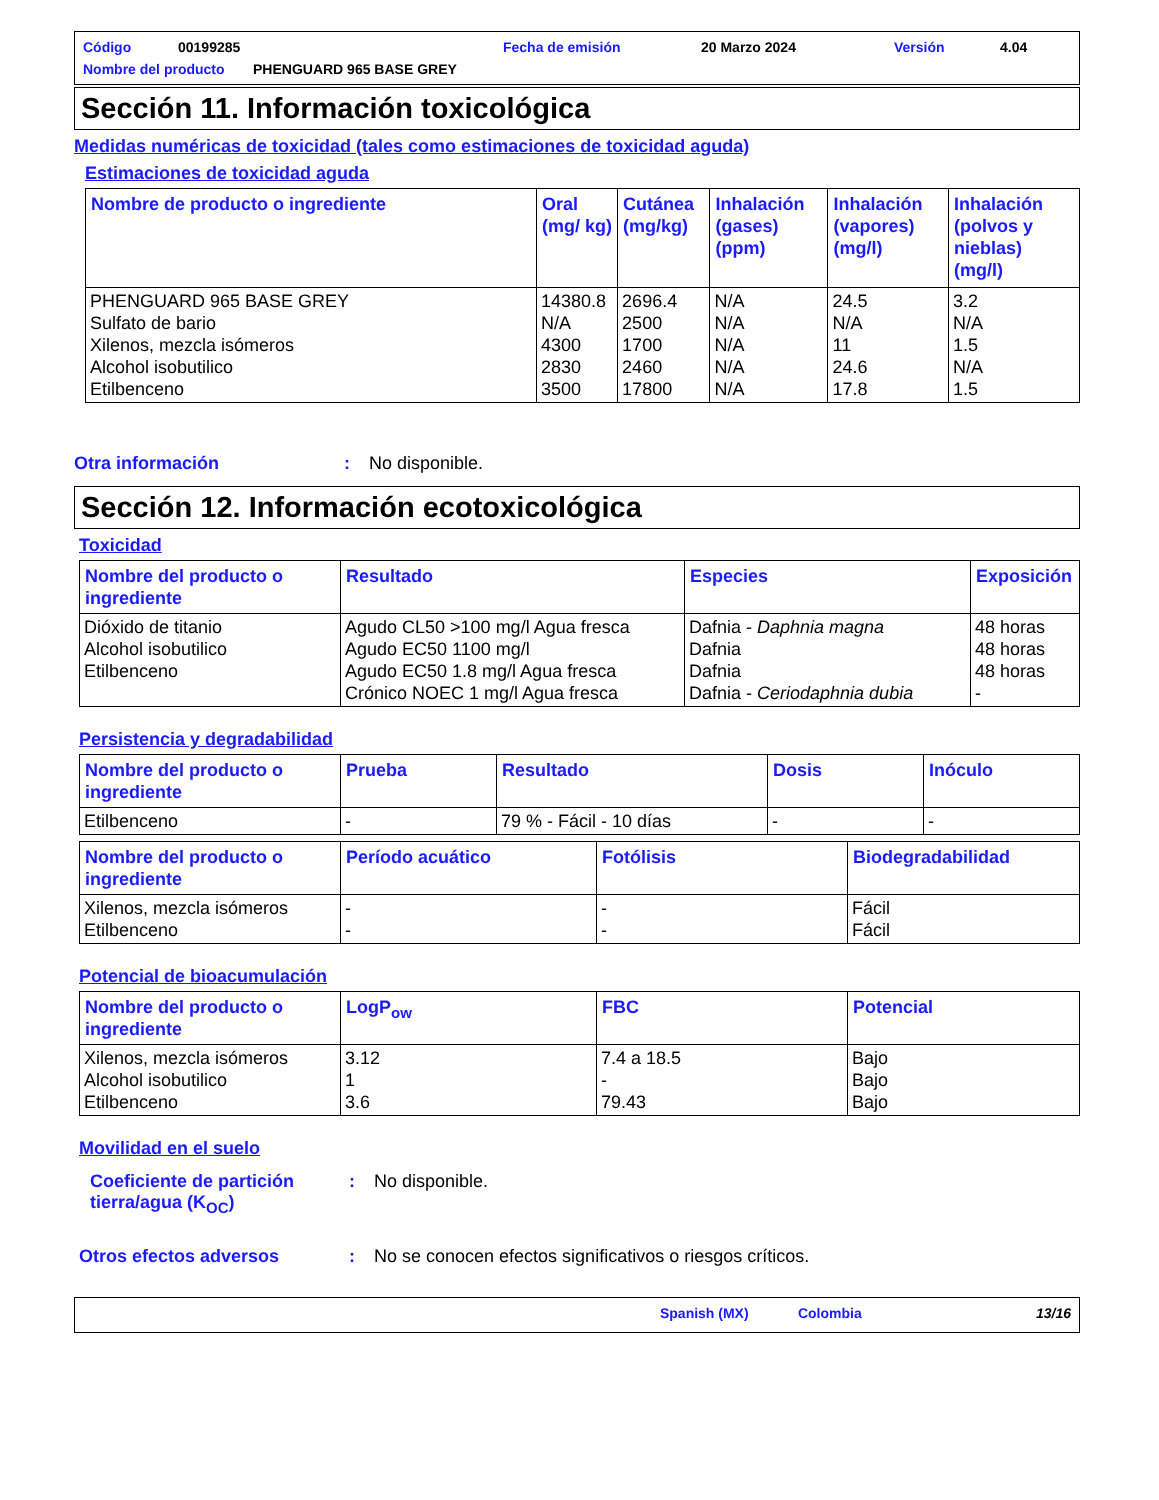Código 00199285 Fecha de emisión 20 Marzo 2024 Versión 4.04
Nombre del producto PHENGUARD 965 BASE GREY
Sección 11. Información toxicológica
Medidas numéricas de toxicidad (tales como estimaciones de toxicidad aguda)
Estimaciones de toxicidad aguda
| Nombre de producto o ingrediente | Oral (mg/ kg) | Cutánea (mg/kg) | Inhalación (gases) (ppm) | Inhalación (vapores) (mg/l) | Inhalación (polvos y nieblas) (mg/l) |
| --- | --- | --- | --- | --- | --- |
| PHENGUARD 965 BASE GREY Sulfato de bario Xilenos, mezcla isómeros Alcohol isobutilico Etilbenceno | 14380.8 N/A 4300 2830 3500 | 2696.4 2500 1700 2460 17800 | N/A N/A N/A N/A N/A | 24.5 N/A 11 24.6 17.8 | 3.2 N/A 1.5 N/A 1.5 |
Otra información: No disponible.
Sección 12. Información ecotoxicológica
Toxicidad
| Nombre del producto o ingrediente | Resultado | Especies | Exposición |
| --- | --- | --- | --- |
| Dióxido de titanio Alcohol isobutilico Etilbenceno | Agudo CL50 >100 mg/l Agua fresca Agudo EC50 1100 mg/l Agudo EC50 1.8 mg/l Agua fresca Crónico NOEC 1 mg/l Agua fresca | Dafnia - Daphnia magna Dafnia Dafnia Dafnia - Ceriodaphnia dubia | 48 horas 48 horas 48 horas - |
Persistencia y degradabilidad
| Nombre del producto o ingrediente | Prueba | Resultado | Dosis | Inóculo |
| --- | --- | --- | --- | --- |
| Etilbenceno | - | 79 % - Fácil - 10 días | - | - |
| Nombre del producto o ingrediente | Período acuático | Fotólisis | Biodegradabilidad |
| --- | --- | --- | --- |
| Xilenos, mezcla isómeros Etilbenceno | - - | - - | Fácil Fácil |
Potencial de bioacumulación
| Nombre del producto o ingrediente | LogP<sub>ow</sub> | FBC | Potencial |
| --- | --- | --- | --- |
| Xilenos, mezcla isómeros Alcohol isobutilico Etilbenceno | 3.12 1 3.6 | 7.4 a 18.5 - 79.43 | Bajo Bajo Bajo |
Movilidad en el suelo
Coeficiente de partición tierra/agua (K<sub>OC</sub>): No disponible.
Otros efectos adversos: No se conocen efectos significativos o riesgos críticos.
Spanish (MX) Colombia 13/16